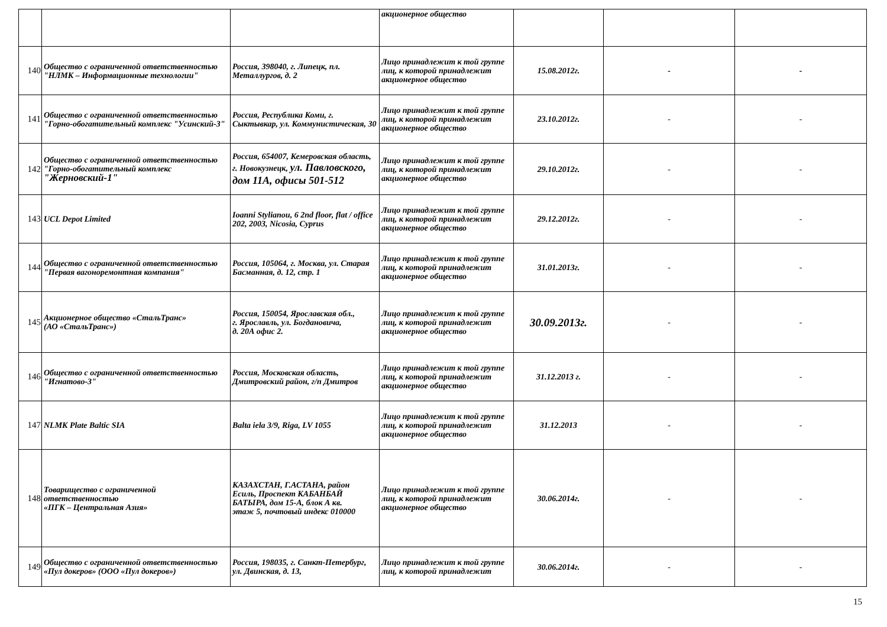| | | | акционерное общество | | | |
| 140 | Общество с ограниченной ответственностью "НЛМК – Информационные технологии" | Россия, 398040, г. Липецк, пл. Металлургов, д. 2 | Лицо принадлежит к той группе лиц, к которой принадлежит акционерное общество | 15.08.2012г. | - | - |
| 141 | Общество с ограниченной ответственностью "Горно-обогатительный комплекс "Усинский-3" | Россия, Республика Коми, г. Сыктывкар, ул. Коммунистическая, 30 | Лицо принадлежит к той группе лиц, к которой принадлежит акционерное общество | 23.10.2012г. | - | - |
| 142 | Общество с ограниченной ответственностью "Горно-обогатительный комплекс "Жерновский-1" | Россия, 654007, Кемеровская область, г. Новокузнецк, ул. Павловского, дом 11А, офисы 501-512 | Лицо принадлежит к той группе лиц, к которой принадлежит акционерное общество | 29.10.2012г. | - | - |
| 143 | UCL Depot Limited | Ioanni Stylianou, 6 2nd floor, flat / office 202, 2003, Nicosia, Cyprus | Лицо принадлежит к той группе лиц, к которой принадлежит акционерное общество | 29.12.2012г. | - | - |
| 144 | Общество с ограниченной ответственностью "Первая вагоноремонтная компания" | Россия, 105064, г. Москва, ул. Старая Басманная, д. 12, стр. 1 | Лицо принадлежит к той группе лиц, к которой принадлежит акционерное общество | 31.01.2013г. | - | - |
| 145 | Акционерное общество «СтальТранс» (АО «СтальТранс») | Россия, 150054, Ярославская обл., г. Ярославль, ул. Богдановича, д. 20А офис 2. | Лицо принадлежит к той группе лиц, к которой принадлежит акционерное общество | 30.09.2013г. | - | - |
| 146 | Общество с ограниченной ответственностью "Игнатово-3" | Россия, Московская область, Дмитровский район, г/п Дмитров | Лицо принадлежит к той группе лиц, к которой принадлежит акционерное общество | 31.12.2013 г. | - | - |
| 147 | NLMK Plate Baltic SIA | Balta iela 3/9, Riga, LV 1055 | Лицо принадлежит к той группе лиц, к которой принадлежит акционерное общество | 31.12.2013 | - | - |
| 148 | Товарищество с ограниченной ответственностью «ПГК – Центральная Азия» | КАЗАХСТАН, Г.АСТАНА, район Есиль, Проспект КАБАНБАЙ БАТЫРА, дом 15-А, блок А кв. этаж 5, почтовый индекс 010000 | Лицо принадлежит к той группе лиц, к которой принадлежит акционерное общество | 30.06.2014г. | - | - |
| 149 | Общество с ограниченной ответственностью «Пул докеров» (ООО «Пул докеров») | Россия, 198035, г. Санкт-Петербург, ул. Двинская, д. 13, | Лицо принадлежит к той группе лиц, к которой принадлежит | 30.06.2014г. | - | - |
15